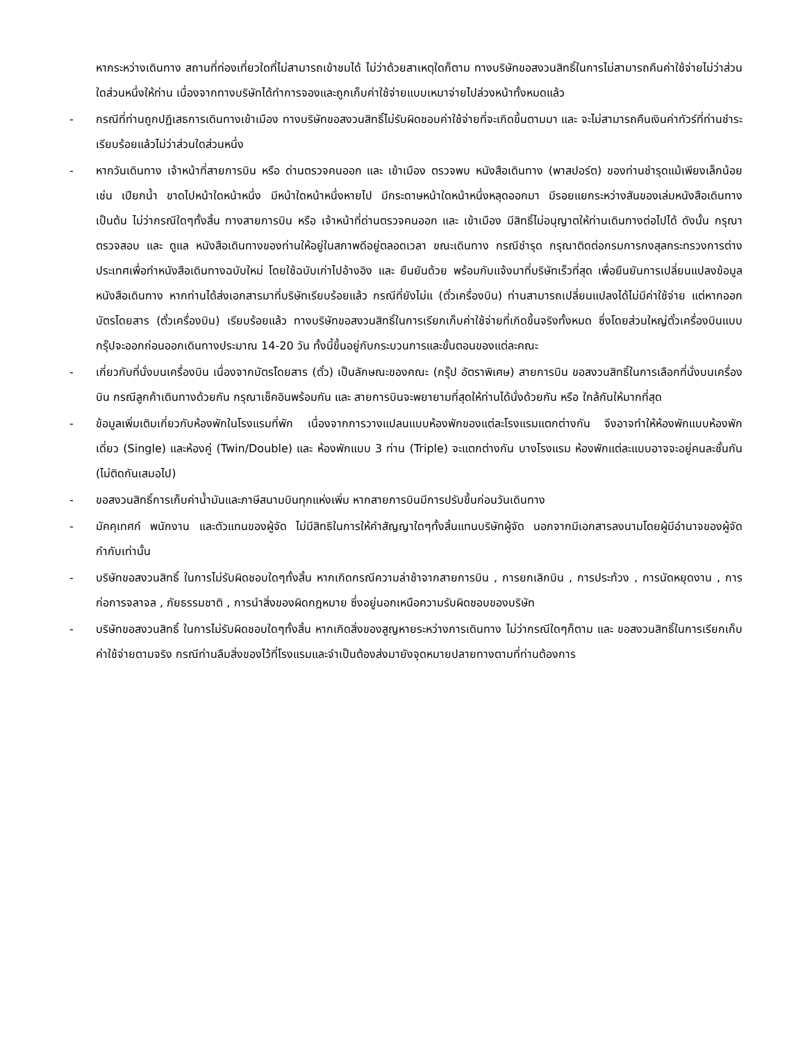หากระหว่างเดินทาง สถานที่ท่องเที่ยวใดที่ไม่สามารถเข้าชมได้ ไม่ว่าด้วยสาเหตุใดก็ตาม ทางบริษัทขอสงวนสิทธิ์ในการไม่สามารถคืนค่าใช้จ่ายไม่ว่าส่วนใดส่วนหนึ่งให้ท่าน เนื่องจากทางบริษัทได้ทำการจองและถูกเก็บค่าใช้จ่ายแบบเหมาจ่ายไปล่วงหน้าทั้งหมดแล้ว
- กรณีที่ท่านถูกปฏิเสธการเดินทางเข้าเมือง ทางบริษัทขอสงวนสิทธิ์ไม่รับผิดชอบค่าใช้จ่ายที่จะเกิดขึ้นตามมา และ จะไม่สามารถคืนเงินค่าทัวร์ที่ท่านชำระเรียบร้อยแล้วไม่ว่าส่วนใดส่วนหนึ่ง
- หากวันเดินทาง เจ้าหน้าที่สายการบิน หรือ ด่านตรวจคนออก และ เข้าเมือง ตรวจพบ หนังสือเดินทาง (พาสปอร์ต) ของท่านชำรุดแม้เพียงเล็กน้อย เช่น เปียกน้ำ ขาดไปหน้าใดหน้าหนึ่ง มีหน้าใดหน้าหนึ่งหายไป มีกระดาษหน้าใดหน้าหนึ่งหลุดออกมา มีรอยแยกระหว่างสันของเล่มหนังสือเดินทาง เป็นต้น ไม่ว่ากรณีใดๆทั้งสิ้น ทางสายการบิน หรือ เจ้าหน้าที่ด่านตรวจคนออก และ เข้าเมือง มีสิทธิ์ไม่อนุญาตให้ท่านเดินทางต่อไปได้ ดังนั้น กรุณาตรวจสอบ และ ดูแล หนังสือเดินทางของท่านให้อยู่ในสภาพดีอยู่ตลอดเวลา ขณะเดินทาง กรณีชำรุด กรุณาติดต่อกรมการกงสุลกระทรวงการต่างประเทศเพื่อทำหนังสือเดินทางฉบับใหม่ โดยใช้ฉบับเก่าไปอ้างอิง และ ยืนยันด้วย พร้อมกับแจ้งมาที่บริษัทเร็วที่สุด เพื่อยืนยันการเปลี่ยนแปลงข้อมูลหนังสือเดินทาง หากท่านได้ส่งเอกสารมาที่บริษัทเรียบร้อยแล้ว กรณีที่ยังไม่แ (ตั๋วเครื่องบิน) ท่านสามารถเปลี่ยนแปลงได้ไม่มีค่าใช้จ่าย แต่หากออกบัตรโดยสาร (ตั๋วเครื่องบิน) เรียบร้อยแล้ว ทางบริษัทขอสงวนสิทธิ์ในการเรียกเก็บค่าใช้จ่ายที่เกิดขึ้นจริงทั้งหมด ซึ่งโดยส่วนใหญ่ตั๋วเครื่องบินแบบกรุ๊ปจะออกก่อนออกเดินทางประมาณ 14-20 วัน ทั้งนี้ขึ้นอยู่กับกระบวนการและขั้นตอนของแต่ละคณะ
- เกี่ยวกับที่นั่งบนเครื่องบิน เนื่องจากบัตรโดยสาร (ตั๋ว) เป็นลักษณะของคณะ (กรุ๊ป อัตราพิเศษ) สายการบิน ขอสงวนสิทธิ์ในการเลือกที่นั่งบนเครื่องบิน กรณีลูกค้าเดินทางด้วยกัน กรุณาเช็คอินพร้อมกัน และ สายการบินจะพยายามที่สุดให้ท่านได้นั่งด้วยกัน หรือ ใกล้กันให้มากที่สุด
- ข้อมูลเพิ่มเติมเกี่ยวกับห้องพักในโรงแรมที่พัก เนื่องจากการวางแปลนแบบห้องพักของแต่ละโรงแรมแตกต่างกัน จึงอาจทำให้ห้องพักแบบห้องพักเดี่ยว (Single) และห้องคู่ (Twin/Double) และ ห้องพักแบบ 3 ท่าน (Triple) จะแตกต่างกัน บางโรงแรม ห้องพักแต่ละแบบอาจจะอยู่คนละชั้นกัน (ไม่ติดกันเสมอไป)
- ขอสงวนสิทธิ์การเก็บค่าน้ำมันและภาษีสนามบินทุกแห่งเพิ่ม หากสายการบินมีการปรับขึ้นก่อนวันเดินทาง
- มัคคุเทศก์ พนักงาน และตัวแทนของผู้จัด ไม่มีสิทธิในการให้คำสัญญาใดๆทั้งสิ้นแทนบริษัทผู้จัด นอกจากมีเอกสารลงนามโดยผู้มีอำนาจของผู้จัดกำกับเท่านั้น
- บริษัทขอสงวนสิทธิ์ ในการไม่รับผิดชอบใดๆทั้งสิ้น หากเกิดกรณีความล่าช้าจากสายการบิน , การยกเลิกบิน , การประท้วง , การนัดหยุดงาน , การก่อการจลาจล , ภัยธรรมชาติ , การนำสิ่งของผิดกฎหมาย ซึ่งอยู่นอกเหนือความรับผิดชอบของบริษัท
- บริษัทขอสงวนสิทธิ์ ในการไม่รับผิดชอบใดๆทั้งสิ้น หากเกิดสิ่งของสูญหายระหว่างการเดินทาง ไม่ว่ากรณีใดๆก็ตาม และ ขอสงวนสิทธิ์ในการเรียกเก็บค่าใช้จ่ายตามจริง กรณีท่านลืมสิ่งของไว้ที่โรงแรมและจำเป็นต้องส่งมายังจุดหมายปลายทางตามที่ท่านต้องการ